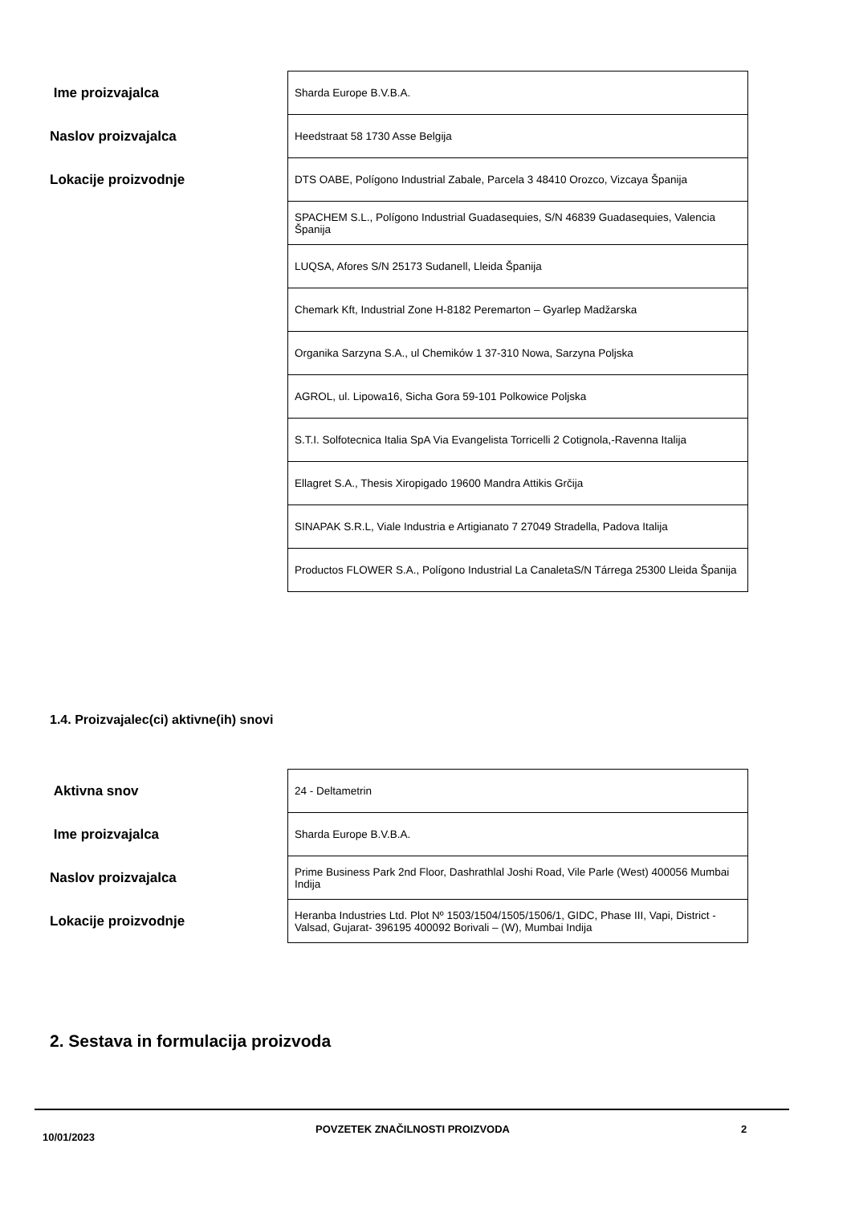| Ime proizvajalca | Sharda Europe B.V.B.A. |
| Naslov proizvajalca | Heedstraat 58 1730 Asse Belgija |
| Lokacije proizvodnje | DTS OABE, Polígono Industrial Zabale, Parcela 3 48410 Orozco, Vizcaya Španija |
| | SPACHEM S.L., Polígono Industrial Guadasequies, S/N 46839 Guadasequies, Valencia Španija |
| | LUQSA, Afores S/N 25173 Sudanell, Lleida Španija |
| | Chemark Kft, Industrial Zone H-8182 Peremarton – Gyarlep Madžarska |
| | Organika Sarzyna S.A., ul Chemików 1 37-310 Nowa, Sarzyna Poljska |
| | AGROL, ul. Lipowa16, Sicha Gora 59-101 Polkowice Poljska |
| | S.T.I. Solfotecnica Italia SpA Via Evangelista Torricelli 2 Cotignola,-Ravenna Italija |
| | Ellagret S.A., Thesis Xiropigado 19600 Mandra Attikis Grčija |
| | SINAPAK S.R.L, Viale Industria e Artigianato 7 27049 Stradella, Padova Italija |
| | Productos FLOWER S.A., Polígono Industrial La CanaletaS/N Tárrega 25300 Lleida Španija |
1.4. Proizvajalec(ci) aktivne(ih) snovi
| Aktivna snov | 24 - Deltametrin |
| Ime proizvajalca | Sharda Europe B.V.B.A. |
| Naslov proizvajalca | Prime Business Park 2nd Floor, Dashrathlal Joshi Road, Vile Parle (West) 400056 Mumbai Indija |
| Lokacije proizvodnje | Heranba Industries Ltd. Plot Nº 1503/1504/1505/1506/1, GIDC, Phase III, Vapi, District - Valsad, Gujarat- 396195 400092 Borivali – (W), Mumbai Indija |
2. Sestava in formulacija proizvoda
10/01/2023 POVZETEK ZNAČILNOSTI PROIZVODA 2